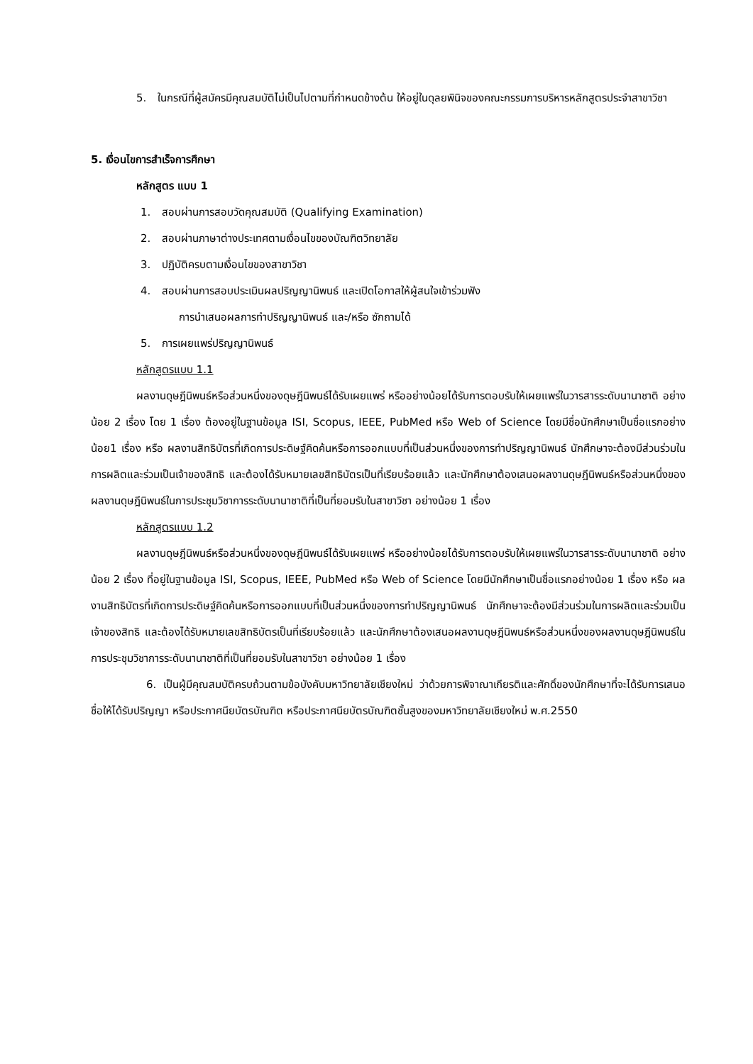5. ในกรณีที่ผู้สมัครมีคุณสมบัติไม่เป็นไปตามที่กำหนดข้างต้น ให้อยู่ในดุลยพินิจของคณะกรรมการบริหารหลักสูตรประจำสาขาวิชา
5. เงื่อนไขการสำเร็จการศึกษา
หลักสูตร แบบ 1
1. สอบผ่านการสอบวัดคุณสมบัติ (Qualifying Examination)
2. สอบผ่านภาษาต่างประเทศตามเงื่อนไขของบัณฑิตวิทยาลัย
3. ปฏิบัติครบตามเงื่อนไขของสาขาวิชา
4. สอบผ่านการสอบประเมินผลปริญญานิพนธ์ และเปิดโอกาสให้ผู้สนใจเข้าร่วมฟัง
การนำเสนอผลการทำปริญญานิพนธ์ และ/หรือ ซักถามได้
5. การเผยแพร่ปริญญานิพนธ์
หลักสูตรแบบ 1.1
ผลงานดุษฎีนิพนธ์หรือส่วนหนึ่งของดุษฎีนิพนธ์ได้รับเผยแพร่ หรืออย่างน้อยได้รับการตอบรับให้เผยแพร่ในวารสารระดับนานาชาติ อย่างน้อย 2 เรื่อง โดย 1 เรื่อง ต้องอยู่ในฐานข้อมูล ISI, Scopus, IEEE, PubMed หรือ Web of Science โดยมีชื่อนักศึกษาเป็นชื่อแรกอย่างน้อย1 เรื่อง หรือ ผลงานสิทธิบัตรที่เกิดการประดิษฐ์คิดค้นหรือการออกแบบที่เป็นส่วนหนึ่งของการทำปริญญานิพนธ์ นักศึกษาจะต้องมีส่วนร่วมในการผลิตและร่วมเป็นเจ้าของสิทธิ และต้องได้รับหมายเลขสิทธิบัตรเป็นที่เรียบร้อยแล้ว และนักศึกษาต้องเสนอผลงานดุษฎีนิพนธ์หรือส่วนหนึ่งของผลงานดุษฎีนิพนธ์ในการประชุมวิชาการระดับนานาชาติที่เป็นที่ยอมรับในสาขาวิชา อย่างน้อย 1 เรื่อง
หลักสูตรแบบ 1.2
ผลงานดุษฎีนิพนธ์หรือส่วนหนึ่งของดุษฎีนิพนธ์ได้รับเผยแพร่ หรืออย่างน้อยได้รับการตอบรับให้เผยแพร่ในวารสารระดับนานาชาติ อย่างน้อย 2 เรื่อง ที่อยู่ในฐานข้อมูล ISI, Scopus, IEEE, PubMed หรือ Web of Science โดยมีนักศึกษาเป็นชื่อแรกอย่างน้อย 1 เรื่อง หรือ ผลงานสิทธิบัตรที่เกิดการประดิษฐ์คิดค้นหรือการออกแบบที่เป็นส่วนหนึ่งของการทำปริญญานิพนธ์ นักศึกษาจะต้องมีส่วนร่วมในการผลิตและร่วมเป็นเจ้าของสิทธิ และต้องได้รับหมายเลขสิทธิบัตรเป็นที่เรียบร้อยแล้ว และนักศึกษาต้องเสนอผลงานดุษฎีนิพนธ์หรือส่วนหนึ่งของผลงานดุษฎีนิพนธ์ในการประชุมวิชาการระดับนานาชาติที่เป็นที่ยอมรับในสาขาวิชา อย่างน้อย 1 เรื่อง
6. เป็นผู้มีคุณสมบัติครบถ้วนตามข้อบังคับมหาวิทยาลัยเชียงใหม่ ว่าด้วยการพิจาณาเกียรติและศักดิ์ของนักศึกษาที่จะได้รับการเสนอชื่อให้ได้รับปริญญา หรือประกาศนียบัตรบัณฑิต หรือประกาศนียบัตรบัณฑิตชั้นสูงของมหาวิทยาลัยเชียงใหม่ พ.ศ.2550